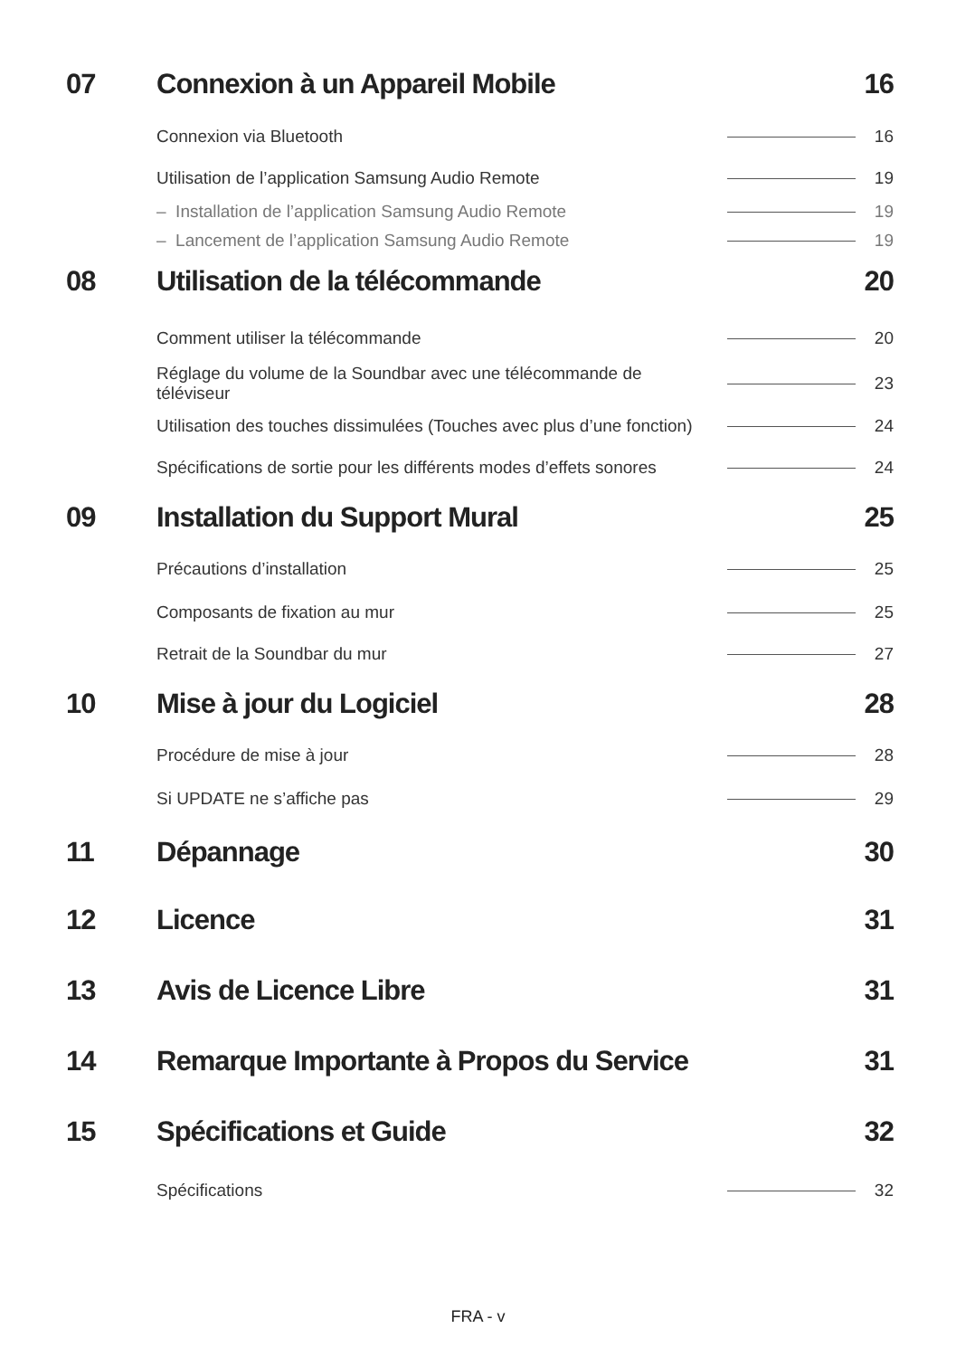07 Connexion à un Appareil Mobile 16
Connexion via Bluetooth 16
Utilisation de l’application Samsung Audio Remote 19
– Installation de l’application Samsung Audio Remote 19
– Lancement de l’application Samsung Audio Remote 19
08 Utilisation de la télécommande 20
Comment utiliser la télécommande 20
Réglage du volume de la Soundbar avec une télécommande de téléviseur 23
Utilisation des touches dissimulées (Touches avec plus d’une fonction) 24
Spécifications de sortie pour les différents modes d’effets sonores 24
09 Installation du Support Mural 25
Précautions d’installation 25
Composants de fixation au mur 25
Retrait de la Soundbar du mur 27
10 Mise à jour du Logiciel 28
Procédure de mise à jour 28
Si UPDATE ne s’affiche pas 29
11 Dépannage 30
12 Licence 31
13 Avis de Licence Libre 31
14 Remarque Importante à Propos du Service 31
15 Spécifications et Guide 32
Spécifications 32
FRA - v